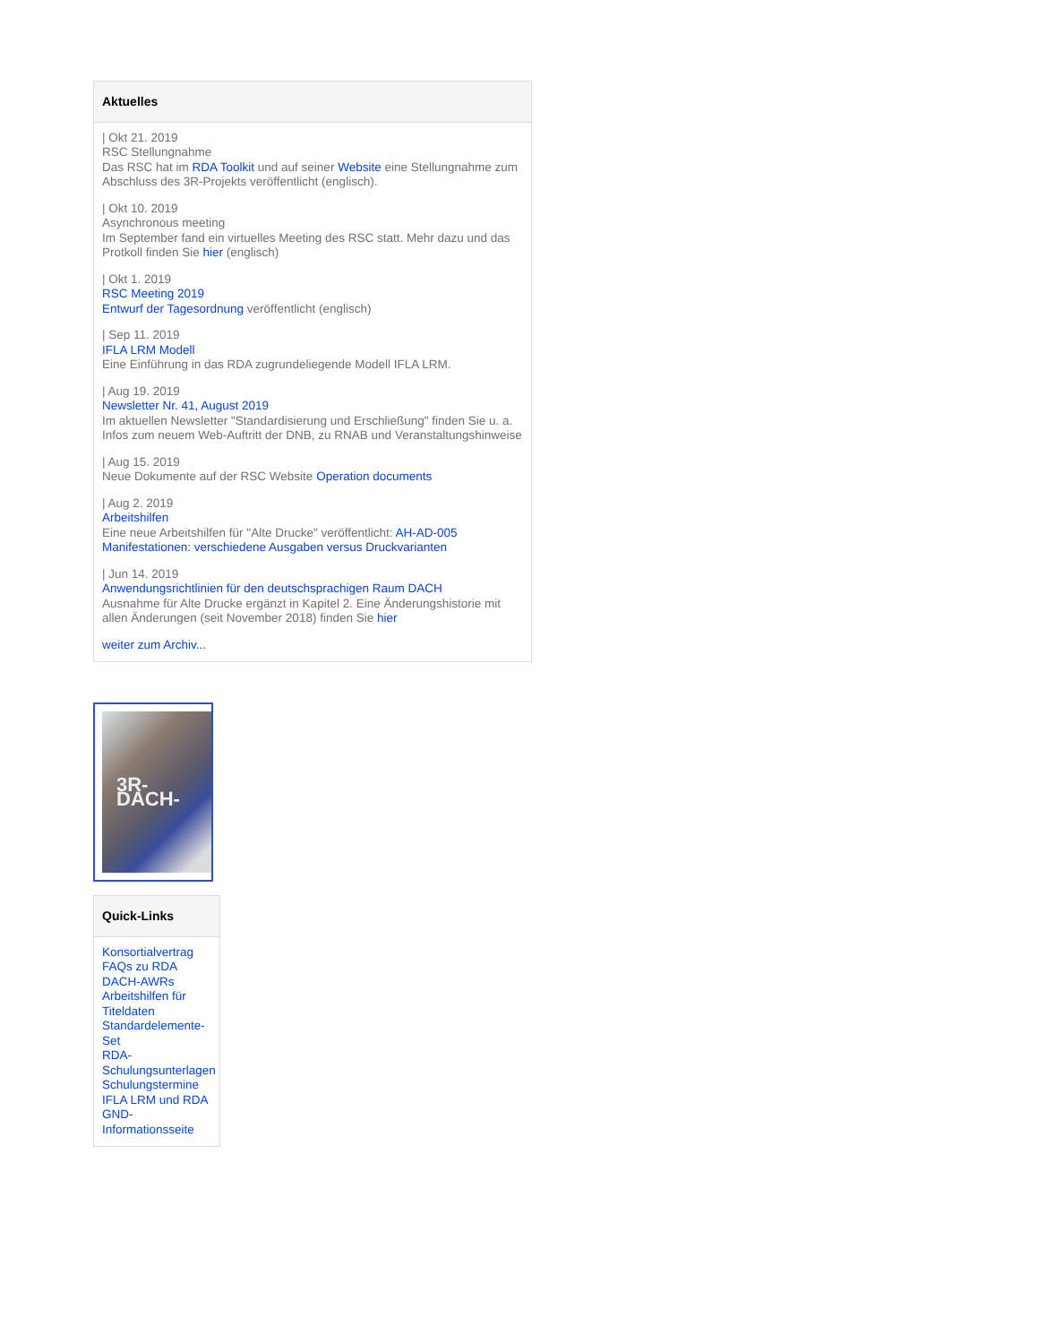Aktuelles
| Okt 21. 2019
RSC Stellungnahme
Das RSC hat im RDA Toolkit und auf seiner Website eine Stellungnahme zum Abschluss des 3R-Projekts veröffentlicht (englisch).
| Okt 10. 2019
Asynchronous meeting
Im September fand ein virtuelles Meeting des RSC statt. Mehr dazu und das Protkoll finden Sie hier (englisch)
| Okt 1. 2019
RSC Meeting 2019
Entwurf der Tagesordnung veröffentlicht (englisch)
| Sep 11. 2019
IFLA LRM Modell
Eine Einführung in das RDA zugrundeliegende Modell IFLA LRM.
| Aug 19. 2019
Newsletter Nr. 41, August 2019
Im aktuellen Newsletter "Standardisierung und Erschließung" finden Sie u. a. Infos zum neuem Web-Auftritt der DNB, zu RNAB und Veranstaltungshinweise
| Aug 15. 2019
Neue Dokumente auf der RSC Website Operation documents
| Aug 2. 2019
Arbeitshilfen
Eine neue Arbeitshilfen für "Alte Drucke" veröffentlicht: AH-AD-005 Manifestationen: verschiedene Ausgaben versus Druckvarianten
| Jun 14. 2019
Anwendungsrichtlinien für den deutschsprachigen Raum DACH
Ausnahme für Alte Drucke ergänzt in Kapitel 2. Eine Änderungshistorie mit allen Änderungen (seit November 2018) finden Sie hier
weiter zum Archiv...
3R-DACH-
Quick-Links
Konsortialvertrag
FAQs zu RDA
DACH-AWRs
Arbeitshilfen für Titeldaten
Standardelemente-Set
RDA-Schulungsunterlagen
Schulungstermine
IFLA LRM und RDA
GND-Informationsseite